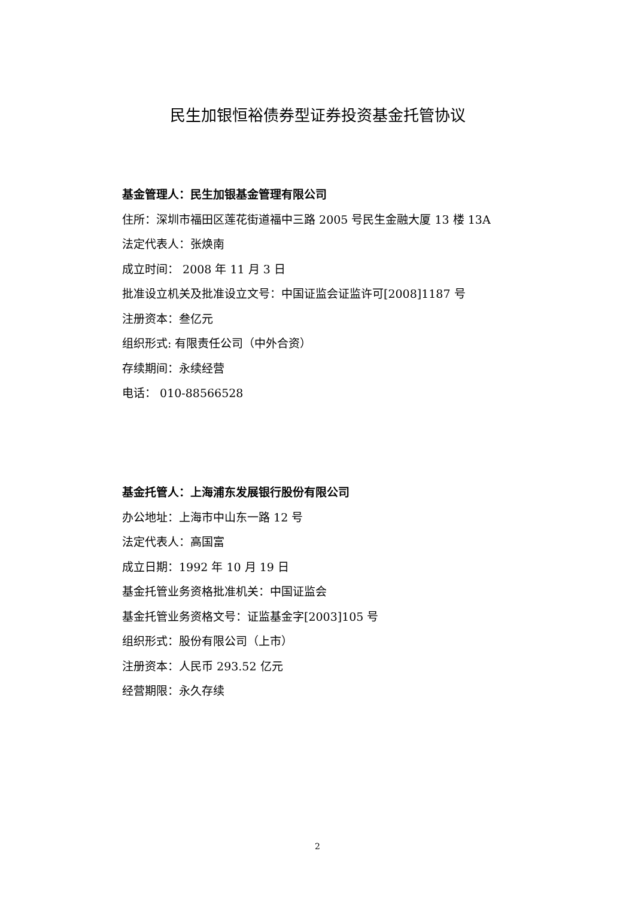民生加银恒裕债券型证券投资基金托管协议
基金管理人：民生加银基金管理有限公司
住所：深圳市福田区莲花街道福中三路 2005 号民生金融大厦 13 楼 13A
法定代表人：张焕南
成立时间： 2008 年 11 月 3 日
批准设立机关及批准设立文号：中国证监会证监许可[2008]1187 号
注册资本：叁亿元
组织形式: 有限责任公司（中外合资）
存续期间：永续经营
电话： 010-88566528
基金托管人：上海浦东发展银行股份有限公司
办公地址：上海市中山东一路 12 号
法定代表人：高国富
成立日期：1992 年 10 月 19 日
基金托管业务资格批准机关：中国证监会
基金托管业务资格文号：证监基金字[2003]105 号
组织形式：股份有限公司（上市）
注册资本：人民币 293.52 亿元
经营期限：永久存续
2